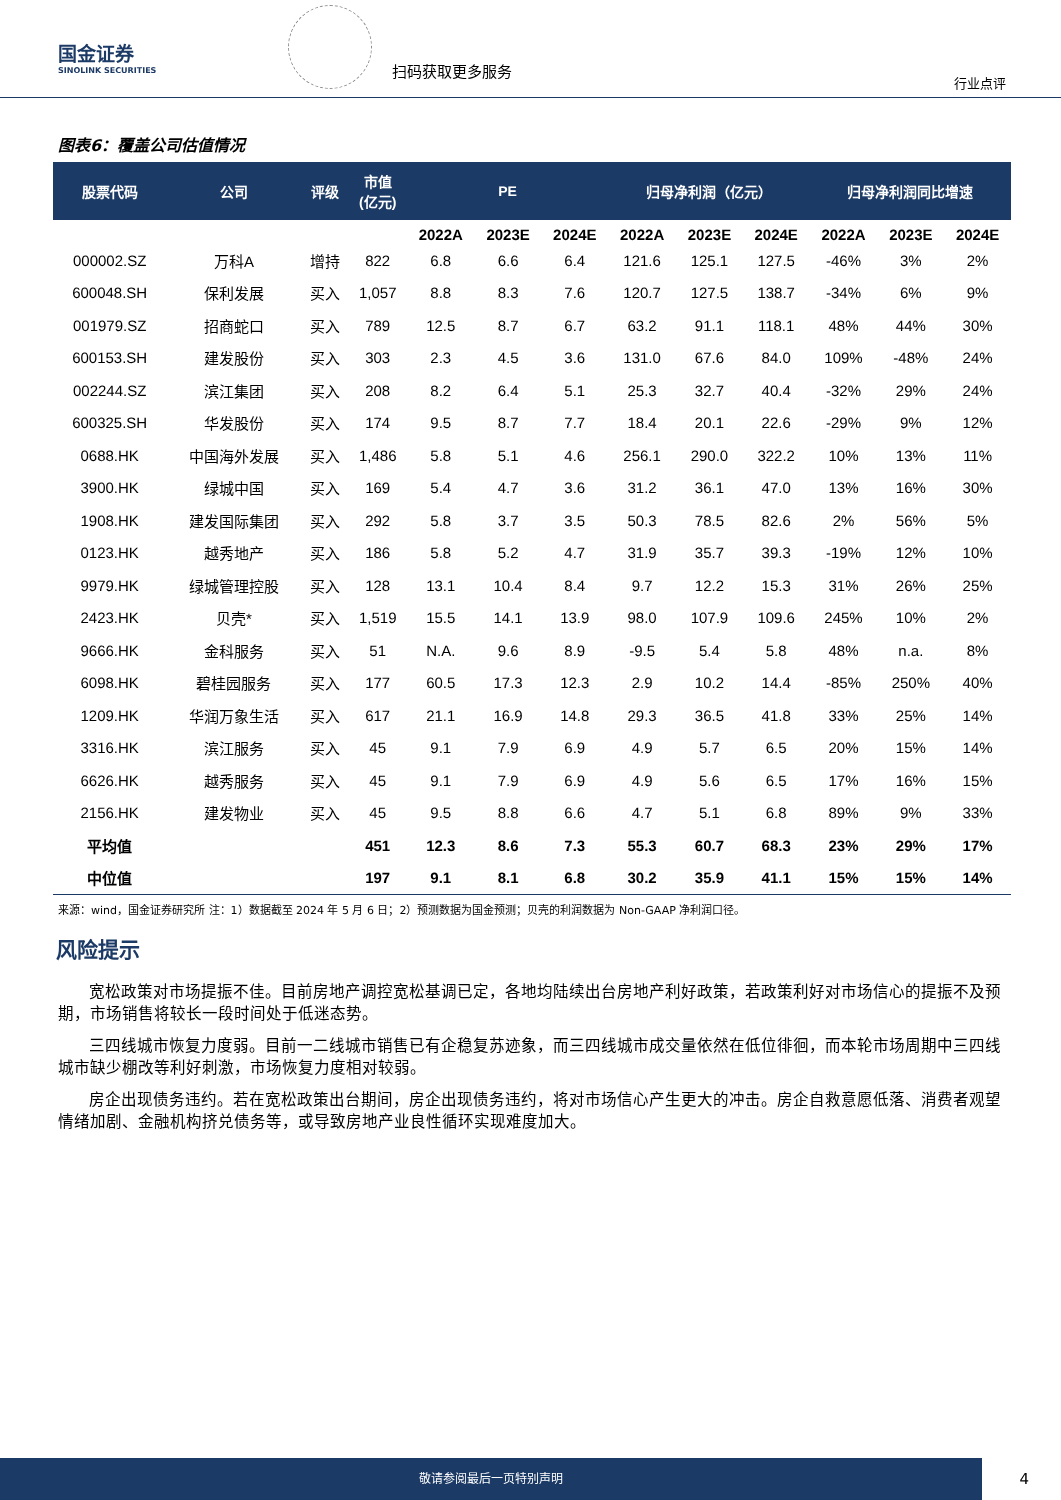国金证券
SINOLINK SECURITIES
扫码获取更多服务
行业点评
图表6：覆盖公司估值情况
| 股票代码 | 公司 | 评级 | 市值 (亿元) | PE | | | 归母净利润（亿元） | | | 归母净利润同比增速 | | |
| --- | --- | --- | --- | --- | --- | --- | --- | --- | --- | --- | --- | --- |
| | | | | 2022A | 2023E | 2024E | 2022A | 2023E | 2024E | 2022A | 2023E | 2024E |
| 000002.SZ | 万科A | 增持 | 822 | 6.8 | 6.6 | 6.4 | 121.6 | 125.1 | 127.5 | -46% | 3% | 2% |
| 600048.SH | 保利发展 | 买入 | 1,057 | 8.8 | 8.3 | 7.6 | 120.7 | 127.5 | 138.7 | -34% | 6% | 9% |
| 001979.SZ | 招商蛇口 | 买入 | 789 | 12.5 | 8.7 | 6.7 | 63.2 | 91.1 | 118.1 | 48% | 44% | 30% |
| 600153.SH | 建发股份 | 买入 | 303 | 2.3 | 4.5 | 3.6 | 131.0 | 67.6 | 84.0 | 109% | -48% | 24% |
| 002244.SZ | 滨江集团 | 买入 | 208 | 8.2 | 6.4 | 5.1 | 25.3 | 32.7 | 40.4 | -32% | 29% | 24% |
| 600325.SH | 华发股份 | 买入 | 174 | 9.5 | 8.7 | 7.7 | 18.4 | 20.1 | 22.6 | -29% | 9% | 12% |
| 0688.HK | 中国海外发展 | 买入 | 1,486 | 5.8 | 5.1 | 4.6 | 256.1 | 290.0 | 322.2 | 10% | 13% | 11% |
| 3900.HK | 绿城中国 | 买入 | 169 | 5.4 | 4.7 | 3.6 | 31.2 | 36.1 | 47.0 | 13% | 16% | 30% |
| 1908.HK | 建发国际集团 | 买入 | 292 | 5.8 | 3.7 | 3.5 | 50.3 | 78.5 | 82.6 | 2% | 56% | 5% |
| 0123.HK | 越秀地产 | 买入 | 186 | 5.8 | 5.2 | 4.7 | 31.9 | 35.7 | 39.3 | -19% | 12% | 10% |
| 9979.HK | 绿城管理控股 | 买入 | 128 | 13.1 | 10.4 | 8.4 | 9.7 | 12.2 | 15.3 | 31% | 26% | 25% |
| 2423.HK | 贝壳* | 买入 | 1,519 | 15.5 | 14.1 | 13.9 | 98.0 | 107.9 | 109.6 | 245% | 10% | 2% |
| 9666.HK | 金科服务 | 买入 | 51 | N.A. | 9.6 | 8.9 | -9.5 | 5.4 | 5.8 | 48% | n.a. | 8% |
| 6098.HK | 碧桂园服务 | 买入 | 177 | 60.5 | 17.3 | 12.3 | 2.9 | 10.2 | 14.4 | -85% | 250% | 40% |
| 1209.HK | 华润万象生活 | 买入 | 617 | 21.1 | 16.9 | 14.8 | 29.3 | 36.5 | 41.8 | 33% | 25% | 14% |
| 3316.HK | 滨江服务 | 买入 | 45 | 9.1 | 7.9 | 6.9 | 4.9 | 5.7 | 6.5 | 20% | 15% | 14% |
| 6626.HK | 越秀服务 | 买入 | 45 | 9.1 | 7.9 | 6.9 | 4.9 | 5.6 | 6.5 | 17% | 16% | 15% |
| 2156.HK | 建发物业 | 买入 | 45 | 9.5 | 8.8 | 6.6 | 4.7 | 5.1 | 6.8 | 89% | 9% | 33% |
| 平均值 | | | 451 | 12.3 | 8.6 | 7.3 | 55.3 | 60.7 | 68.3 | 23% | 29% | 17% |
| 中位值 | | | 197 | 9.1 | 8.1 | 6.8 | 30.2 | 35.9 | 41.1 | 15% | 15% | 14% |
来源：wind，国金证券研究所 注：1）数据截至 2024 年 5 月 6 日；2）预测数据为国金预测；贝壳的利润数据为 Non-GAAP 净利润口径。
风险提示
宽松政策对市场提振不佳。目前房地产调控宽松基调已定，各地均陆续出台房地产利好政策，若政策利好对市场信心的提振不及预期，市场销售将较长一段时间处于低迷态势。
三四线城市恢复力度弱。目前一二线城市销售已有企稳复苏迹象，而三四线城市成交量依然在低位徘徊，而本轮市场周期中三四线城市缺少棚改等利好刺激，市场恢复力度相对较弱。
房企出现债务违约。若在宽松政策出台期间，房企出现债务违约，将对市场信心产生更大的冲击。房企自救意愿低落、消费者观望情绪加剧、金融机构挤兑债务等，或导致房地产业良性循环实现难度加大。
敬请参阅最后一页特别声明
4